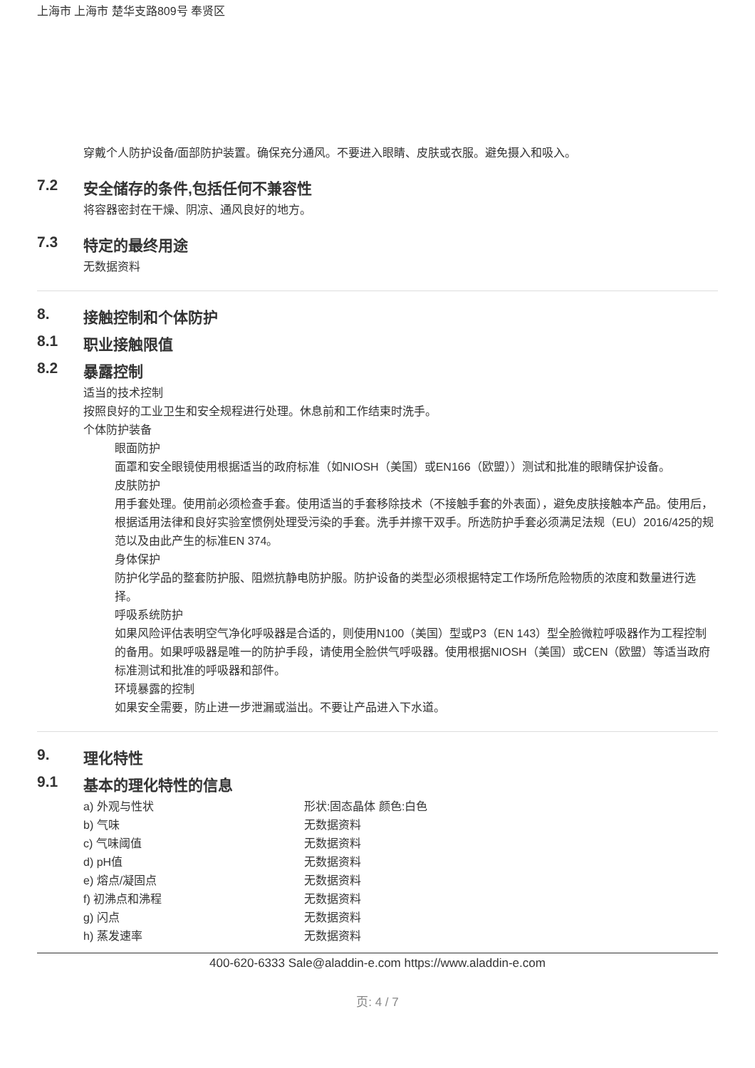上海市 上海市 楚华支路809号 奉贤区
穿戴个人防护设备/面部防护装置。确保充分通风。不要进入眼睛、皮肤或衣服。避免摄入和吸入。
7.2 安全储存的条件,包括任何不兼容性
将容器密封在干燥、阴凉、通风良好的地方。
7.3 特定的最终用途
无数据资料
8. 接触控制和个体防护
8.1 职业接触限值
8.2 暴露控制
适当的技术控制
按照良好的工业卫生和安全规程进行处理。休息前和工作结束时洗手。
个体防护装备
眼面防护
面罩和安全眼镜使用根据适当的政府标准（如NIOSH（美国）或EN166（欧盟））测试和批准的眼睛保护设备。
皮肤防护
用手套处理。使用前必须检查手套。使用适当的手套移除技术（不接触手套的外表面），避免皮肤接触本产品。使用后，根据适用法律和良好实验室惯例处理受污染的手套。洗手并擦干双手。所选防护手套必须满足法规（EU）2016/425的规范以及由此产生的标准EN 374。
身体保护
防护化学品的整套防护服、阻燃抗静电防护服。防护设备的类型必须根据特定工作场所危险物质的浓度和数量进行选择。
呼吸系统防护
如果风险评估表明空气净化呼吸器是合适的，则使用N100（美国）型或P3（EN 143）型全脸微粒呼吸器作为工程控制的备用。如果呼吸器是唯一的防护手段，请使用全脸供气呼吸器。使用根据NIOSH（美国）或CEN（欧盟）等适当政府标准测试和批准的呼吸器和部件。
环境暴露的控制
如果安全需要，防止进一步泄漏或溢出。不要让产品进入下水道。
9. 理化特性
9.1 基本的理化特性的信息
| a) 外观与性状 | 形状:固态晶体 颜色:白色 |
| b) 气味 | 无数据资料 |
| c) 气味阈值 | 无数据资料 |
| d) pH值 | 无数据资料 |
| e) 熔点/凝固点 | 无数据资料 |
| f) 初沸点和沸程 | 无数据资料 |
| g) 闪点 | 无数据资料 |
| h) 蒸发速率 | 无数据资料 |
400-620-6333 Sale@aladdin-e.com https://www.aladdin-e.com
页: 4 / 7